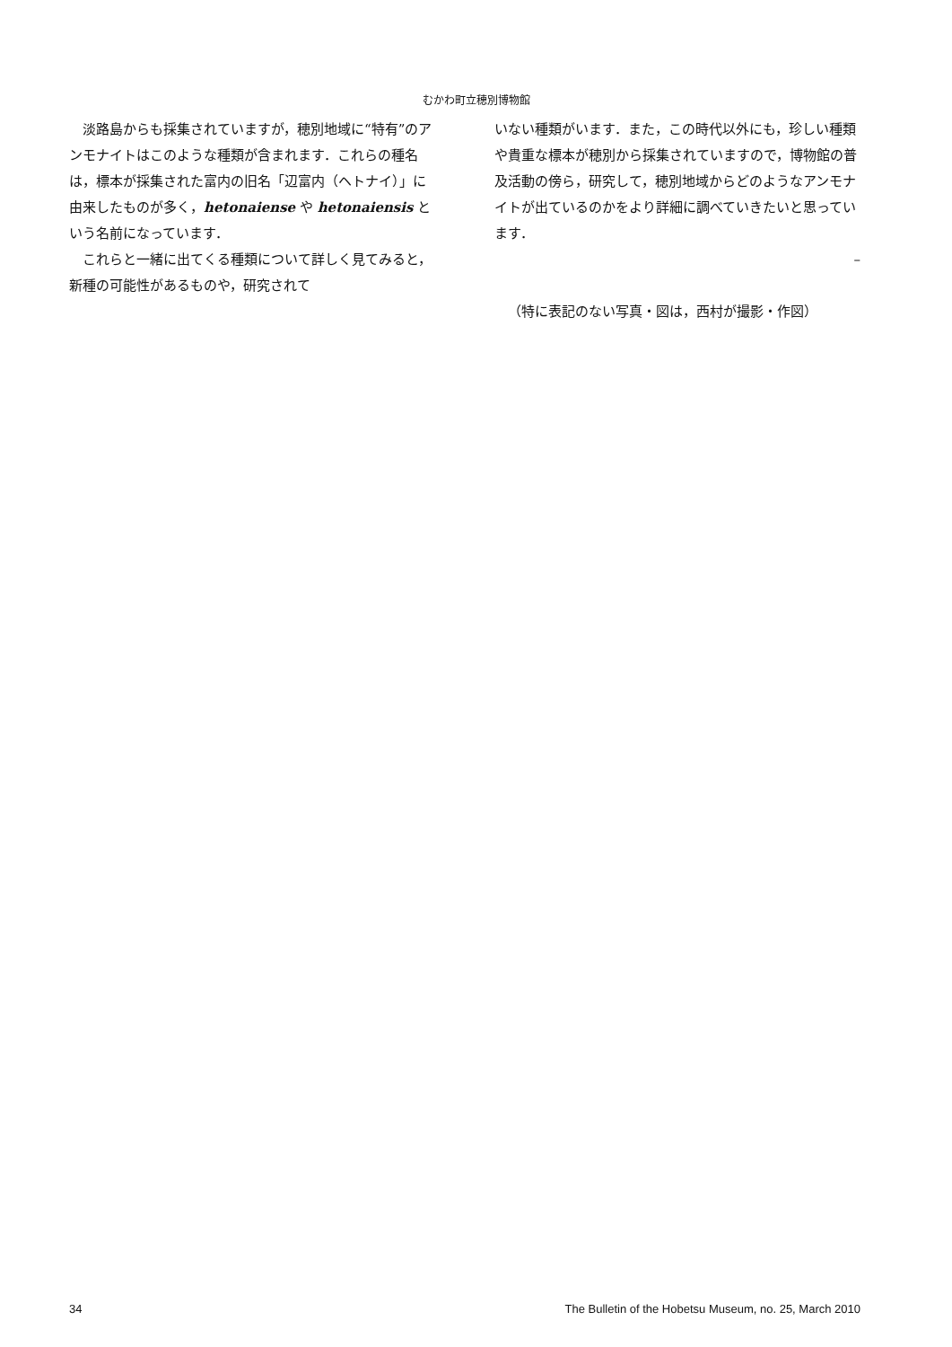むかわ町立穂別博物館
淡路島からも採集されていますが，穂別地域に“特有”のアンモナイトはこのような種類が含まれます．これらの種名は，標本が採集された富内の旧名「辺富内（ヘトナイ）」に由来したものが多く，hetonaiense や hetonaiensis という名前になっています．
これらと一緒に出てくる種類について詳しく見てみると，新種の可能性があるものや，研究されて
いない種類がいます．また，この時代以外にも，珍しい種類や貴重な標本が穂別から採集されていますので，博物館の普及活動の傍ら，研究して，穂別地域からどのようなアンモナイトが出ているのかをより詳細に調べていきたいと思っています．
–
（特に表記のない写真・図は，西村が撮影・作図）
34 The Bulletin of the Hobetsu Museum, no. 25, March 2010